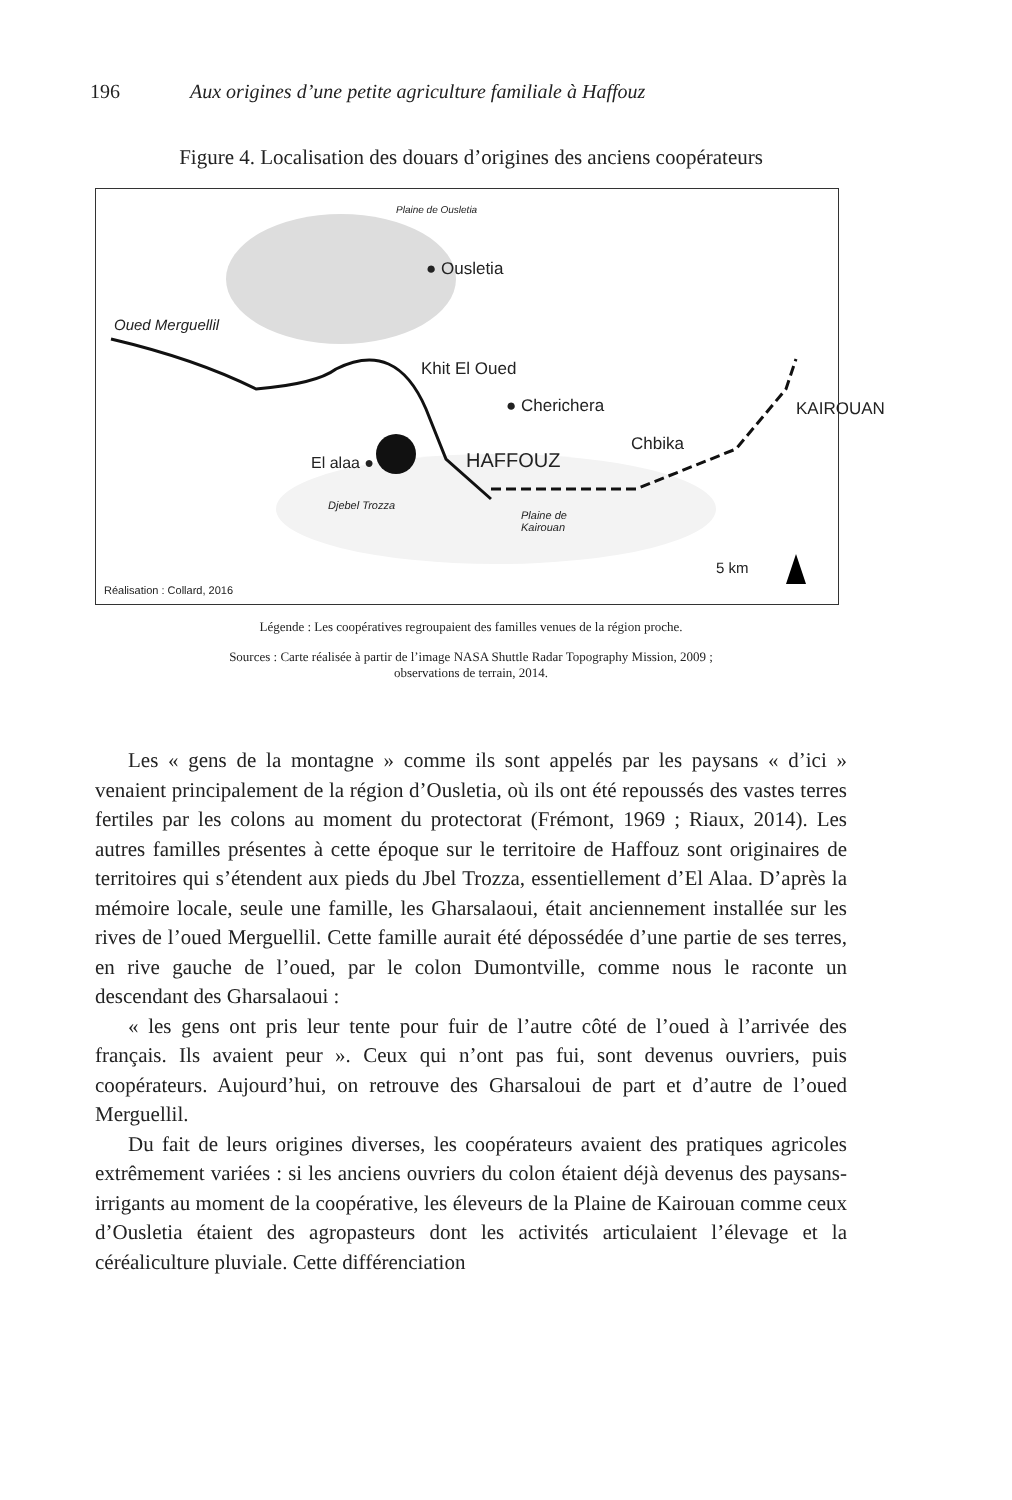196 Aux origines d’une petite agriculture familiale à Haffouz
Figure 4. Localisation des douars d’origines des anciens coopérateurs
Plaine de Ousletia
● Ousletia
Oued Merguellil
Khit El Oued
● Cherichera KAIROUAN
Chbika
HAFFOUZ El alaa ●
Djebel Trozza
Plaine de
Kairouan
5 km
Réalisation : Collard, 2016
Légende : Les coopératives regroupaient des familles venues de la région proche.
Sources : Carte réalisée à partir de l’image NASA Shuttle Radar Topography Mission, 2009 ;
observations de terrain, 2014.
Les « gens de la montagne » comme ils sont appelés par les paysans « d’ici » venaient principalement de la région d’Ousletia, où ils ont été repoussés des vastes terres fertiles par les colons au moment du protectorat (Frémont, 1969 ; Riaux, 2014). Les autres familles présentes à cette époque sur le territoire de Haffouz sont originaires de territoires qui s’étendent aux pieds du Jbel Trozza, essentiellement d’El Alaa. D’après la mémoire locale, seule une famille, les Gharsalaoui, était anciennement installée sur les rives de l’oued Merguellil. Cette famille aurait été dépossédée d’une partie de ses terres, en rive gauche de l’oued, par le colon Dumontville, comme nous le raconte un descendant des Gharsalaoui :
« les gens ont pris leur tente pour fuir de l’autre côté de l’oued à l’arrivée des français. Ils avaient peur ». Ceux qui n’ont pas fui, sont devenus ouvriers, puis coopérateurs. Aujourd’hui, on retrouve des Gharsaloui de part et d’autre de l’oued Merguellil.
Du fait de leurs origines diverses, les coopérateurs avaient des pratiques agricoles extrêmement variées : si les anciens ouvriers du colon étaient déjà devenus des paysans-irrigants au moment de la coopérative, les éleveurs de la Plaine de Kairouan comme ceux d’Ousletia étaient des agropasteurs dont les activités articulaient l’élevage et la céréaliculture pluviale. Cette différenciation